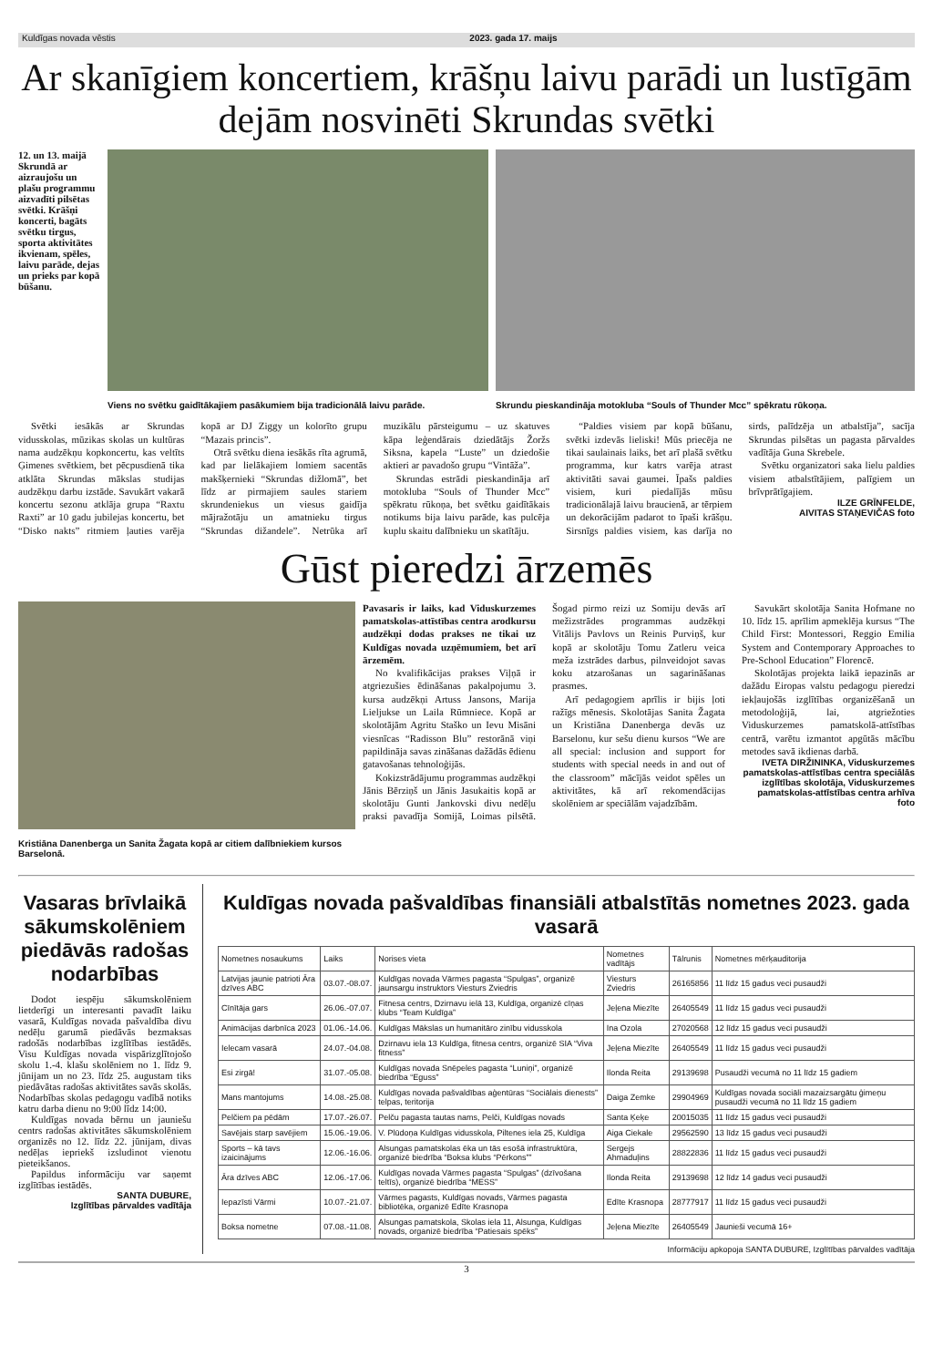Kuldīgas novada vēstis 2023. gada 17. maijs
Ar skanīgiem koncertiem, krāšņu laivu parādi un lustīgām dejām nosvinēti Skrundas svētki
12. un 13. maijā Skrundā ar aizraujošu un plašu programmu aizvadīti pilsētas svētki. Krāšņi koncerti, bagāts svētku tirgus, sporta aktivitātes ikvienam, spēles, laivu parāde, dejas un prieks par kopā būšanu.
Viens no svētku gaidītākajiem pasākumiem bija tradicionālā laivu parāde.
Skrundu pieskandināja motokluba “Souls of Thunder Mcc” spēkratu rūkoņa.
Svētki iesākās ar Skrundas vidusskolas, mūzikas skolas un kultūras nama audzēkņu kopkoncertu, kas veltīts Ģimenes svētkiem, bet pēcpusdienā tika atklāta Skrundas mākslas studijas audzēkņu darbu izstāde. Savukārt vakarā koncertu sezonu atklāja grupa “Raxtu Raxti” ar 10 gadu jubilejas koncertu, bet “Disko nakts” ritmiem ļauties varēja kopā ar DJ Ziggy un kolorīto grupu “Mazais princis”.
Otrā svētku diena iesākās rīta agrumā, kad par lielākajiem lomiem sacentās makšķernieki “Skrundas dižlomā”, bet līdz ar pirmajiem saules stariem skrundeniekus un viesus gaidīja mājražotāju un amatnieku tirgus “Skrundas dižandele”. Netrūka arī muzikālu pārsteigumu – uz skatuves kāpa leģendārais dziedātājs Žoržs Siksna, kapela “Luste” un dziedošie aktieri ar pavadošo grupu “Vintāža”.
Skrundas estrādi pieskandināja arī motokluba “Souls of Thunder Mcc” spēkratu rūkoņa, bet svētku gaidītākais notikums bija laivu parāde, kas pulcēja kuplu skaitu dalībnieku un skatītāju.
“Paldies visiem par kopā būšanu, svētki izdevās lieliski! Mūs priecēja ne tikai saulainais laiks, bet arī plašā svētku programma, kur katrs varēja atrast aktivitāti savai gaumei. Īpašs paldies visiem, kuri piedalījās mūsu tradicionālajā laivu braucienā, ar tērpiem un dekorācijām padarot to īpaši krāšņu. Sirsnīgs paldies visiem, kas darīja no sirds, palīdzēja un atbalstīja”, sacīja Skrundas pilsētas un pagasta pārvaldes vadītāja Guna Skrebele.
Svētku organizatori saka lielu paldies visiem atbalstītājiem, palīgiem un brīvprātīgajiem.
ILZE GRĪNFELDE,
AIVITAS STAŅEVIČAS foto
Gūst pieredzi ārzemēs
Kristiāna Danenberga un Sanita Žagata kopā ar citiem dalībniekiem kursos Barselonā.
Pavasaris ir laiks, kad Viduskurzemes pamatskolas-attīstības centra arodkursu audzēkņi dodas prakses ne tikai uz Kuldīgas novada uzņēmumiem, bet arī ārzemēm.
No kvalifikācijas prakses Viļņā ir atgriezušies ēdināšanas pakalpojumu 3. kursa audzēkņi Artuss Jansons, Marija Lieljukse un Laila Rūmniece. Kopā ar skolotājām Agritu Staško un Ievu Misāni viesnīcas “Radisson Blu” restorānā viņi papildināja savas zināšanas dažādās ēdienu gatavošanas tehnoloģijās.
Kokizstrādājumu programmas audzēkņi Jānis Bērziņš un Jānis Jasukaitis kopā ar skolotāju Gunti Jankovski divu nedēļu praksi pavadīja Somijā, Loimas pilsētā. Šogad pirmo reizi uz Somiju devās arī mežizstrādes programmas audzēkņi Vitālijs Pavlovs un Reinis Purviņš, kur kopā ar skolotāju Tomu Zatleru veica meža izstrādes darbus, pilnveidojot savas koku atzarošanas un sagarināšanas prasmes.
Arī pedagogiem aprīlis ir bijis ļoti ražīgs mēnesis. Skolotājas Sanita Žagata un Kristiāna Danenberga devās uz Barselonu, kur sešu dienu kursos “We are all special: inclusion and support for students with special needs in and out of the classroom” mācījās veidot spēles un aktivitātes, kā arī rekomendācijas skolēniem ar speciālām vajadzībām.
Savukārt skolotāja Sanita Hofmane no 10. līdz 15. aprīlim apmeklēja kursus “The Child First: Montessori, Reggio Emilia System and Contemporary Approaches to Pre-School Education” Florencē.
Skolotājas projekta laikā iepazinās ar dažādu Eiropas valstu pedagogu pieredzi iekļaujošās izglītības organizēšanā un metodoloģijā, lai, atgriežoties Viduskurzemes pamatskolā-attīstības centrā, varētu izmantot apgūtās mācību metodes savā ikdienas darbā.
IVETA DIRŽININKA, Viduskurzemes pamatskolas-attīstības centra speciālās izglītības skolotāja, Viduskurzemes pamatskolas-attīstības centra arhīva foto
Vasaras brīvlaikā sākumskolēniem piedāvās radošas nodarbības
Dodot iespēju sākumskolēniem lietderīgi un interesanti pavadīt laiku vasarā, Kuldīgas novada pašvaldība divu nedēļu garumā piedāvās bezmaksas radošās nodarbības izglītības iestādēs. Visu Kuldīgas novada vispārizglītojošo skolu 1.-4. klašu skolēniem no 1. līdz 9. jūnijam un no 23. līdz 25. augustam tiks piedāvātas radošas aktivitātes savās skolās. Nodarbības skolas pedagogu vadībā notiks katru darba dienu no 9:00 līdz 14:00.
Kuldīgas novada bērnu un jauniešu centrs radošas aktivitātes sākumskolēniem organizēs no 12. līdz 22. jūnijam, divas nedēļas iepriekš izsludinot vienotu pieteikšanos.
Papildus informāciju var saņemt izglītības iestādēs.
SANTA DUBURE,
Izglītības pārvaldes vadītāja
Kuldīgas novada pašvaldības finansiāli atbalstītās nometnes 2023. gada vasarā
| Nometnes nosaukums | Laiks | Norises vieta | Nometnes vadītājs | Tālrunis | Nometnes mērķauditorija |
| --- | --- | --- | --- | --- | --- |
| Latvijas jaunie patrioti Āra dzīves ABC | 03.07.-08.07. | Kuldīgas novada Vārmes pagasta “Spulgas”, organizē jaunsargu instruktors Viesturs Zviedris | Viesturs Zviedris | 26165856 | 11 līdz 15 gadus veci pusaudži |
| Cīnītāja gars | 26.06.-07.07. | Fitnesa centrs, Dzirnavu ielā 13, Kuldīga, organizē cīņas klubs “Team Kuldīga” | Jeļena Miezīte | 26405549 | 11 līdz 15 gadus veci pusaudži |
| Animācijas darbnīca 2023 | 01.06.-14.06. | Kuldīgas Mākslas un humanitāro zinību vidusskola | Ina Ozola | 27020568 | 12 līdz 15 gadus veci pusaudži |
| Ielecam vasarā | 24.07.-04.08. | Dzirnavu iela 13 Kuldīga, fitnesa centrs, organizē SIA “Viva fitness” | Jeļena Miezīte | 26405549 | 11 līdz 15 gadus veci pusaudži |
| Esi zirgā! | 31.07.-05.08. | Kuldīgas novada Snēpeles pagasta “Luniņi”, organizē biedrība “Eguss” | Ilonda Reita | 29139698 | Pusaudži vecumā no 11 līdz 15 gadiem |
| Mans mantojums | 14.08.-25.08. | Kuldīgas novada pašvaldības aģentūras “Sociālais dienests” telpas, teritorija | Daiga Zemke | 29904969 | Kuldīgas novada sociāli mazaizsargātu ģimeņu pusaudži vecumā no 11 līdz 15 gadiem |
| Pelčiem pa pēdām | 17.07.-26.07. | Pelču pagasta tautas nams, Pelči, Kuldīgas novads | Santa Ķeķe | 20015035 | 11 līdz 15 gadus veci pusaudži |
| Savējais starp savējiem | 15.06.-19.06. | V. Plūdoņa Kuldīgas vidusskola, Piltenes iela 25, Kuldīga | Aiga Ciekale | 29562590 | 13 līdz 15 gadus veci pusaudži |
| Sports – kā tavs izaicinājums | 12.06.-16.06. | Alsungas pamatskolas ēka un tās esošā infrastruktūra, organizē biedrība “Boksa klubs “Pērkons”” | Sergejs Ahmaduļins | 28822836 | 11 līdz 15 gadus veci pusaudži |
| Āra dzīves ABC | 12.06.-17.06. | Kuldīgas novada Vārmes pagasta “Spulgas” (dzīvošana teltīs), organizē biedrība “MESS” | Ilonda Reita | 29139698 | 12 līdz 14 gadus veci pusaudži |
| Iepazīsti Vārmi | 10.07.-21.07. | Vārmes pagasts, Kuldīgas novads, Vārmes pagasta bibliotēka, organizē Edīte Krasnopa | Edīte Krasnopa | 28777917 | 11 līdz 15 gadus veci pusaudži |
| Boksa nometne | 07.08.-11.08. | Alsungas pamatskola, Skolas iela 11, Alsunga, Kuldīgas novads, organizē biedrība “Patiesais spēks” | Jeļena Miezīte | 26405549 | Jaunieši vecumā 16+ |
Informāciju apkopoja SANTA DUBURE, Izglītības pārvaldes vadītāja
3